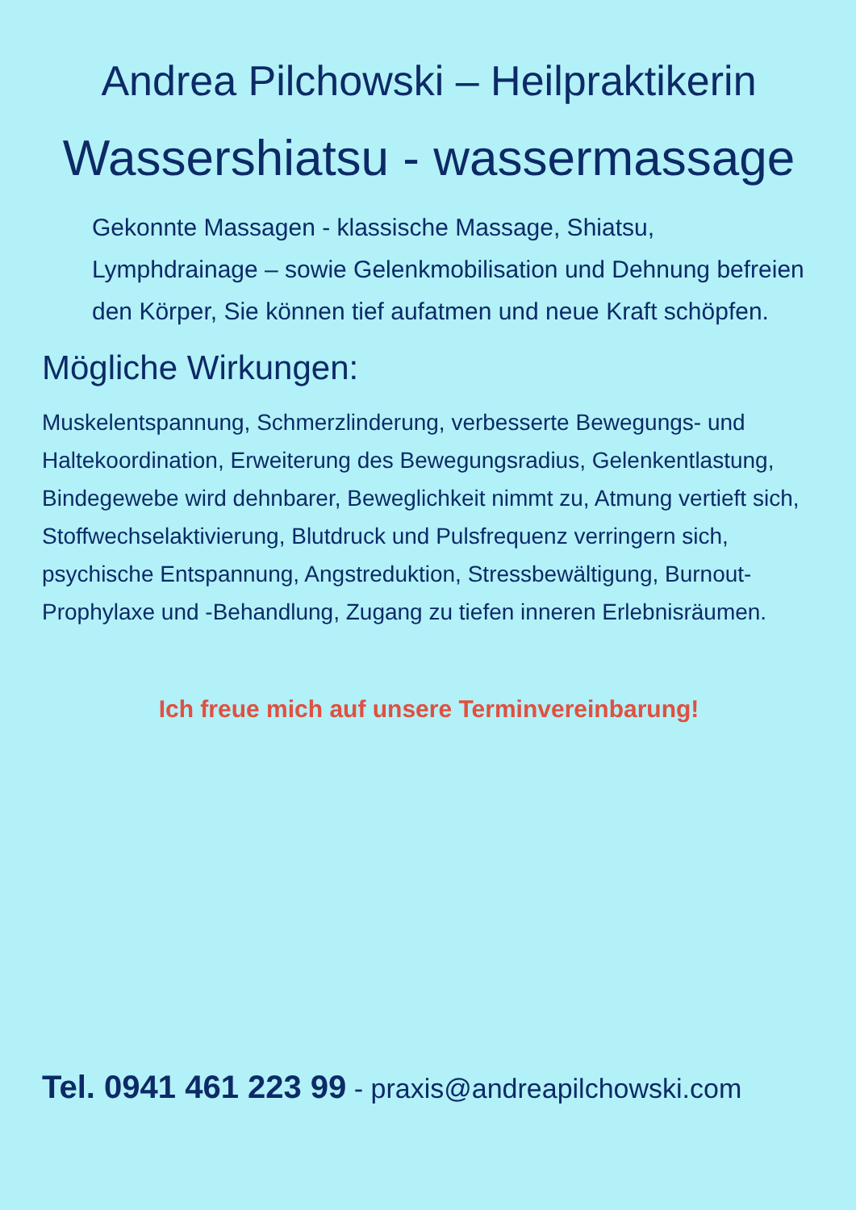Andrea Pilchowski – Heilpraktikerin
Wassershiatsu - wassermassage
Gekonnte Massagen - klassische Massage, Shiatsu, Lymphdrainage – sowie Gelenkmobilisation und Dehnung befreien den Körper, Sie können tief aufatmen und neue Kraft schöpfen.
Mögliche Wirkungen:
Muskelentspannung, Schmerzlinderung, verbesserte Bewegungs- und Haltekoordination, Erweiterung des Bewegungsradius, Gelenkentlastung, Bindegewebe wird dehnbarer, Beweglichkeit nimmt zu, Atmung vertieft sich, Stoffwechselaktivierung, Blutdruck und Pulsfrequenz verringern sich, psychische Entspannung, Angstreduktion, Stressbewältigung, Burnout-Prophylaxe und -Behandlung, Zugang zu tiefen inneren Erlebnisräumen.
Ich freue mich auf unsere Terminvereinbarung!
Tel. 0941 461 223 99 - praxis@andreapilchowski.com